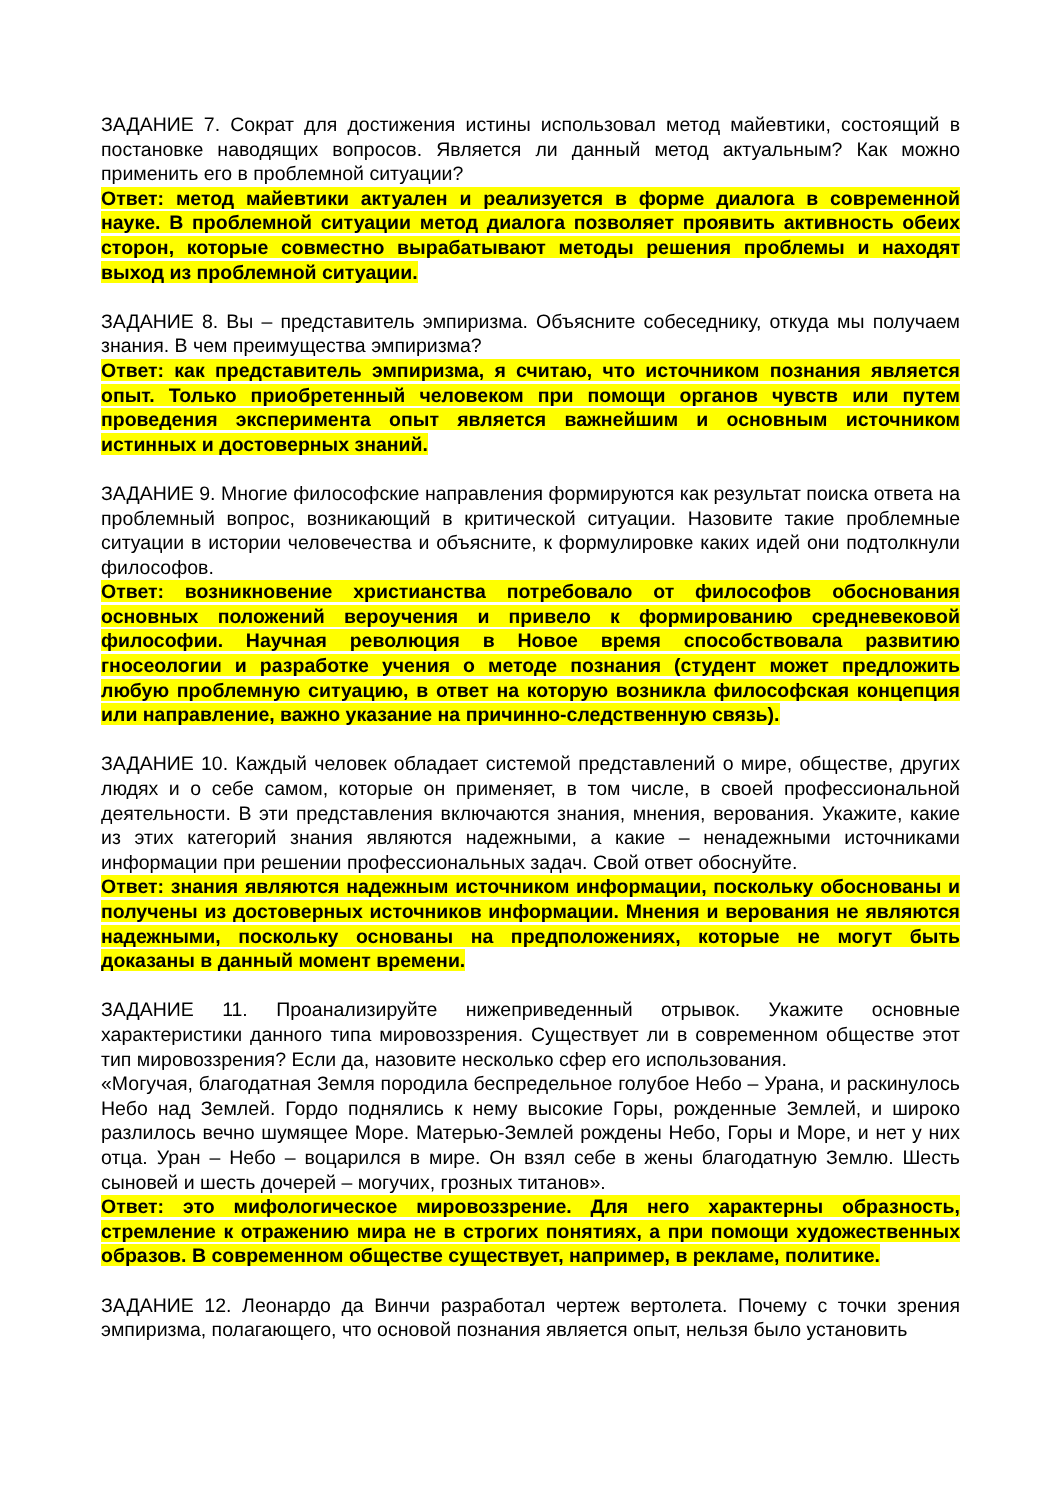ЗАДАНИЕ 7. Сократ для достижения истины использовал метод майевтики, состоящий в постановке наводящих вопросов. Является ли данный метод актуальным? Как можно применить его в проблемной ситуации?
Ответ: метод майевтики актуален и реализуется в форме диалога в современной науке. В проблемной ситуации метод диалога позволяет проявить активность обеих сторон, которые совместно вырабатывают методы решения проблемы и находят выход из проблемной ситуации.
ЗАДАНИЕ 8. Вы – представитель эмпиризма. Объясните собеседнику, откуда мы получаем знания. В чем преимущества эмпиризма?
Ответ: как представитель эмпиризма, я считаю, что источником познания является опыт. Только приобретенный человеком при помощи органов чувств или путем проведения эксперимента опыт является важнейшим и основным источником истинных и достоверных знаний.
ЗАДАНИЕ 9. Многие философские направления формируются как результат поиска ответа на проблемный вопрос, возникающий в критической ситуации. Назовите такие проблемные ситуации в истории человечества и объясните, к формулировке каких идей они подтолкнули философов.
Ответ: возникновение христианства потребовало от философов обоснования основных положений вероучения и привело к формированию средневековой философии. Научная революция в Новое время способствовала развитию гносеологии и разработке учения о методе познания (студент может предложить любую проблемную ситуацию, в ответ на которую возникла философская концепция или направление, важно указание на причинно-следственную связь).
ЗАДАНИЕ 10. Каждый человек обладает системой представлений о мире, обществе, других людях и о себе самом, которые он применяет, в том числе, в своей профессиональной деятельности. В эти представления включаются знания, мнения, верования. Укажите, какие из этих категорий знания являются надежными, а какие – ненадежными источниками информации при решении профессиональных задач. Свой ответ обоснуйте.
Ответ: знания являются надежным источником информации, поскольку обоснованы и получены из достоверных источников информации. Мнения и верования не являются надежными, поскольку основаны на предположениях, которые не могут быть доказаны в данный момент времени.
ЗАДАНИЕ 11. Проанализируйте нижеприведенный отрывок. Укажите основные характеристики данного типа мировоззрения. Существует ли в современном обществе этот тип мировоззрения? Если да, назовите несколько сфер его использования.
«Могучая, благодатная Земля породила беспредельное голубое Небо – Урана, и раскинулось Небо над Землей. Гордо поднялись к нему высокие Горы, рожденные Землей, и широко разлилось вечно шумящее Море. Матерью-Землей рождены Небо, Горы и Море, и нет у них отца. Уран – Небо – воцарился в мире. Он взял себе в жены благодатную Землю. Шесть сыновей и шесть дочерей – могучих, грозных титанов».
Ответ: это мифологическое мировоззрение. Для него характерны образность, стремление к отражению мира не в строгих понятиях, а при помощи художественных образов. В современном обществе существует, например, в рекламе, политике.
ЗАДАНИЕ 12. Леонардо да Винчи разработал чертеж вертолета. Почему с точки зрения эмпиризма, полагающего, что основой познания является опыт, нельзя было установить